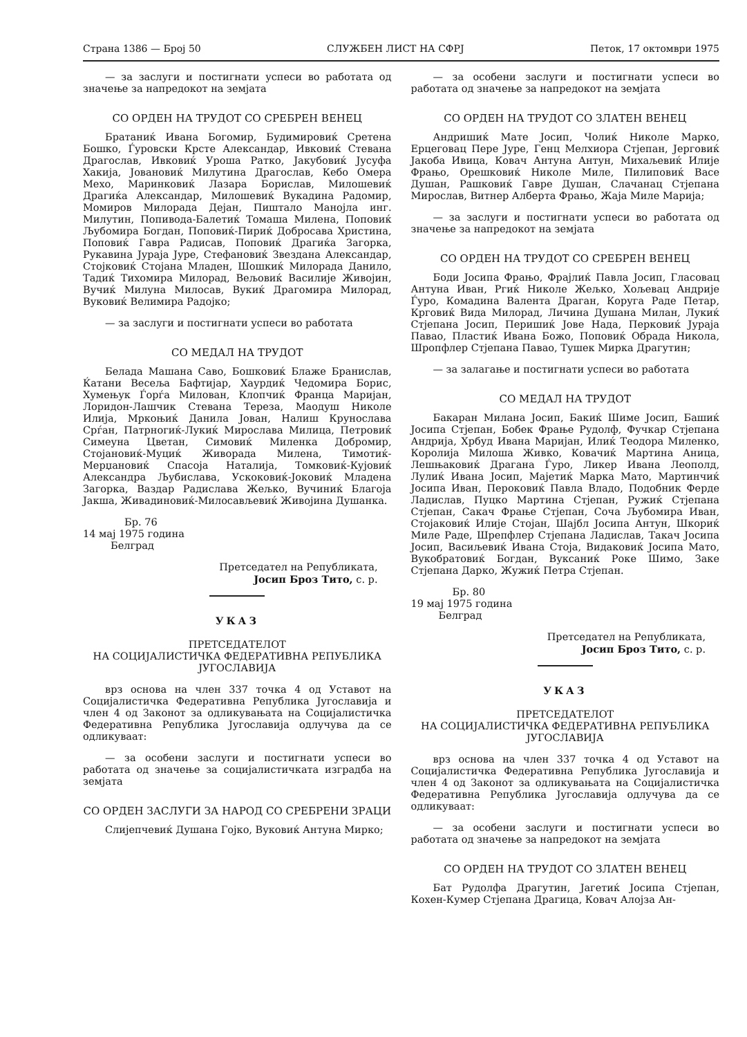Страна 1386 — Број 50 СЛУЖБЕН ЛИСТ НА СФРЈ Петок, 17 октомври 1975
— за заслуги и постигнати успеси во работата од значење за напредокот на земјата
СО ОРДЕН НА ТРУДОТ СО СРЕБРЕН ВЕНЕЦ
Братаниќ Ивана Богомир, Будимировиќ Сретена Бошко, Ѓуровски Крсте Александар, Ивковиќ Стевана Драгослав, Ивковиќ Уроша Ратко, Јакубовиќ Јусуфа Хакија, Јовановиќ Милутина Драгослав, Кебо Омера Мехо, Маринковиќ Лазара Борислав, Милошевиќ Драгиќа Александар, Милошевиќ Вукадина Радомир, Момиров Милорада Дејан, Пиштало Манојла инг. Милутин, Попивода-Балетиќ Томаша Милена, Поповиќ Љубомира Богдан, Поповиќ-Пириќ Добросава Христина, Поповиќ Гавра Радисав, Поповиќ Драгиќа Загорка, Рукавина Јураја Јуре, Стефановиќ Звездана Александар, Стојковиќ Стојана Младен, Шошкиќ Милорада Данило, Тадиќ Тихомира Милорад, Вељовиќ Василије Живојин, Вучиќ Милуна Милосав, Вукиќ Драгомира Милорад, Вуковиќ Велимира Радојко;
— за заслуги и постигнати успеси во работата
СО МЕДАЛ НА ТРУДОТ
Белада Машана Саво, Бошковиќ Блаже Бранислав, Ќатани Весеља Бафтијар, Хаурдиќ Чедомира Борис, Хумењук Ѓорѓа Милован, Клопчиќ Франца Маријан, Лоридон-Лашчик Стевана Тереза, Маодуш Николе Илија, Мркоњиќ Данила Јован, Налиш Крунослава Срѓан, Патрногиќ-Лукиќ Мирослава Милица, Петровиќ Симеуна Цветан, Симовиќ Миленка Добромир, Стојановиќ-Муциќ Живорада Милена, Тимотиќ-Мерџановиќ Спасоја Наталија, Томковиќ-Кујовиќ Александра Љубислава, Ускоковиќ-Јоковиќ Младена Загорка, Ваздар Радислава Жељко, Вучиниќ Благоја Јакша, Живадиновиќ-Милосављевиќ Живојина Душанка.
Бр. 76
14 мај 1975 година
Белград
Претседател на Републиката,
Јосип Броз Тито, с. р.
УКАЗ
ПРЕТСЕДАТЕЛОТ
НА СОЦИЈАЛИСТИЧКА ФЕДЕРАТИВНА РЕПУБЛИКА ЈУГОСЛАВИЈА
врз основа на член 337 точка 4 од Уставот на Социјалистичка Федеративна Република Југославија и член 4 од Законот за одликувањата на Социјалистичка Федеративна Република Југославија одлучува да се одликуваат:
— за особени заслуги и постигнати успеси во работата од значење за социјалистичката изградба на земјата
СО ОРДЕН ЗАСЛУГИ ЗА НАРОД СО СРЕБРЕНИ ЗРАЦИ
Слијепчевиќ Душана Гојко, Вуковиќ Антуна Мирко;
— за особени заслуги и постигнати успеси во работата од значење за напредокот на земјата
СО ОРДЕН НА ТРУДОТ СО ЗЛАТЕН ВЕНЕЦ
Андришиќ Мате Јосип, Чолиќ Николе Марко, Ерцеговац Пере Јуре, Генц Мелхиора Стјепан, Јерговиќ Јакоба Ивица, Ковач Антуна Антун, Михаљевиќ Илије Фрањо, Орешковиќ Николе Миле, Пилиповиќ Васе Душан, Рашковиќ Гавре Душан, Слачанац Стјепана Мирослав, Витнер Алберта Фрањо, Жаја Миле Марија;
— за заслуги и постигнати успеси во работата од значење за напредокот на земјата
СО ОРДЕН НА ТРУДОТ СО СРЕБРЕН ВЕНЕЦ
Боди Јосипа Фрањо, Фрајлиќ Павла Јосип, Гласовац Антуна Иван, Ргиќ Николе Жељко, Хољевац Андрије Ѓуро, Комадина Валента Драган, Коруга Раде Петар, Крговиќ Вида Милорад, Личина Душана Милан, Лукиќ Стјепана Јосип, Перишиќ Јове Нада, Перковиќ Јураја Павао, Пластиќ Ивана Божо, Поповиќ Обрада Никола, Шропфлер Стјепана Павао, Тушек Мирка Драгутин;
— за залагање и постигнати успеси во работата
СО МЕДАЛ НА ТРУДОТ
Бакаран Милана Јосип, Бакиќ Шиме Јосип, Башиќ Јосипа Стјепан, Бобек Фрање Рудолф, Фучкар Стјепана Андрија, Хрбуд Ивана Маријан, Илиќ Теодора Миленко, Королија Милоша Живко, Ковачиќ Мартина Аница, Лешњаковиќ Драгана Ѓуро, Ликер Ивана Леополд, Лулиќ Ивана Јосип, Мајетиќ Марка Мато, Мартинчиќ Јосипа Иван, Пероковиќ Павла Владо, Подобник Ферде Ладислав, Пуцко Мартина Стјепан, Ружиќ Стјепана Стјепан, Сакач Фрање Стјепан, Соча Љубомира Иван, Стојаковиќ Илије Стојан, Шајбл Јосипа Антун, Шкориќ Миле Раде, Шрепфлер Стјепана Ладислав, Такач Јосипа Јосип, Васиљевиќ Ивана Стоја, Видаковиќ Јосипа Мато, Вукобратовиќ Богдан, Вуксаниќ Роке Шимо, Заке Стјепана Дарко, Жужиќ Петра Стјепан.
Бр. 80
19 мај 1975 година
Белград
Претседател на Републиката,
Јосип Броз Тито, с. р.
УКАЗ
ПРЕТСЕДАТЕЛОТ
НА СОЦИЈАЛИСТИЧКА ФЕДЕРАТИВНА РЕПУБЛИКА ЈУГОСЛАВИЈА
врз основа на член 337 точка 4 од Уставот на Социјалистичка Федеративна Република Југославија и член 4 од Законот за одликувањата на Социјалистичка Федеративна Република Југославија одлучува да се одликуваат:
— за особени заслуги и постигнати успеси во работата од значење за напредокот на земјата
СО ОРДЕН НА ТРУДОТ СО ЗЛАТЕН ВЕНЕЦ
Бат Рудолфа Драгутин, Јагетиќ Јосипа Стјепан, Кохен-Кумер Стјепана Драгица, Ковач Алојза Ан-